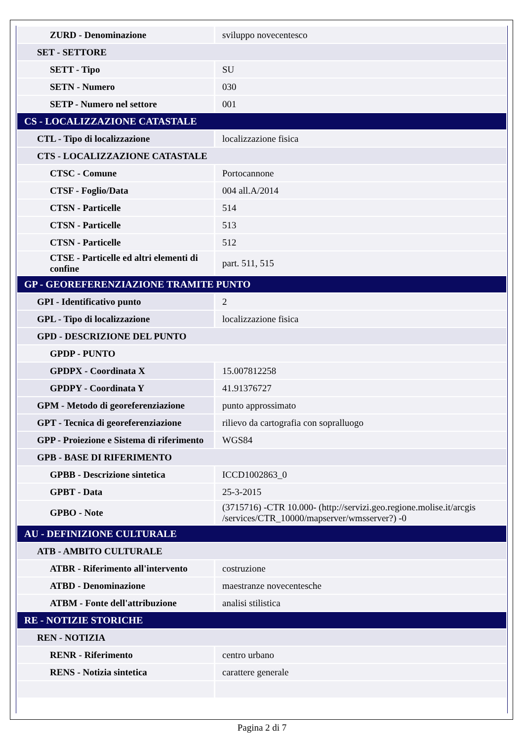| ZURD - Denominazione | sviluppo novecentesco |
| SET - SETTORE | |
| SETT - Tipo | SU |
| SETN - Numero | 030 |
| SETP - Numero nel settore | 001 |
| CS - LOCALIZZAZIONE CATASTALE | |
| CTL - Tipo di localizzazione | localizzazione fisica |
| CTS - LOCALIZZAZIONE CATASTALE | |
| CTSC - Comune | Portocannone |
| CTSF - Foglio/Data | 004 all.A/2014 |
| CTSN - Particelle | 514 |
| CTSN - Particelle | 513 |
| CTSN - Particelle | 512 |
| CTSE - Particelle ed altri elementi di confine | part. 511, 515 |
| GP - GEOREFERENZIAZIONE TRAMITE PUNTO | |
| GPI - Identificativo punto | 2 |
| GPL - Tipo di localizzazione | localizzazione fisica |
| GPD - DESCRIZIONE DEL PUNTO | |
| GPDP - PUNTO | |
| GPDPX - Coordinata X | 15.007812258 |
| GPDPY - Coordinata Y | 41.91376727 |
| GPM - Metodo di georeferenziazione | punto approssimato |
| GPT - Tecnica di georeferenziazione | rilievo da cartografia con sopralluogo |
| GPP - Proiezione e Sistema di riferimento | WGS84 |
| GPB - BASE DI RIFERIMENTO | |
| GPBB - Descrizione sintetica | ICCD1002863_0 |
| GPBT - Data | 25-3-2015 |
| GPBO - Note | (3715716) -CTR 10.000- (http://servizi.geo.regione.molise.it/arcgis /services/CTR_10000/mapserver/wmsserver?) -0 |
| AU - DEFINIZIONE CULTURALE | |
| ATB - AMBITO CULTURALE | |
| ATBR - Riferimento all'intervento | costruzione |
| ATBD - Denominazione | maestranze novecentesche |
| ATBM - Fonte dell'attribuzione | analisi stilistica |
| RE - NOTIZIE STORICHE | |
| REN - NOTIZIA | |
| RENR - Riferimento | centro urbano |
| RENS - Notizia sintetica | carattere generale |
Pagina 2 di 7